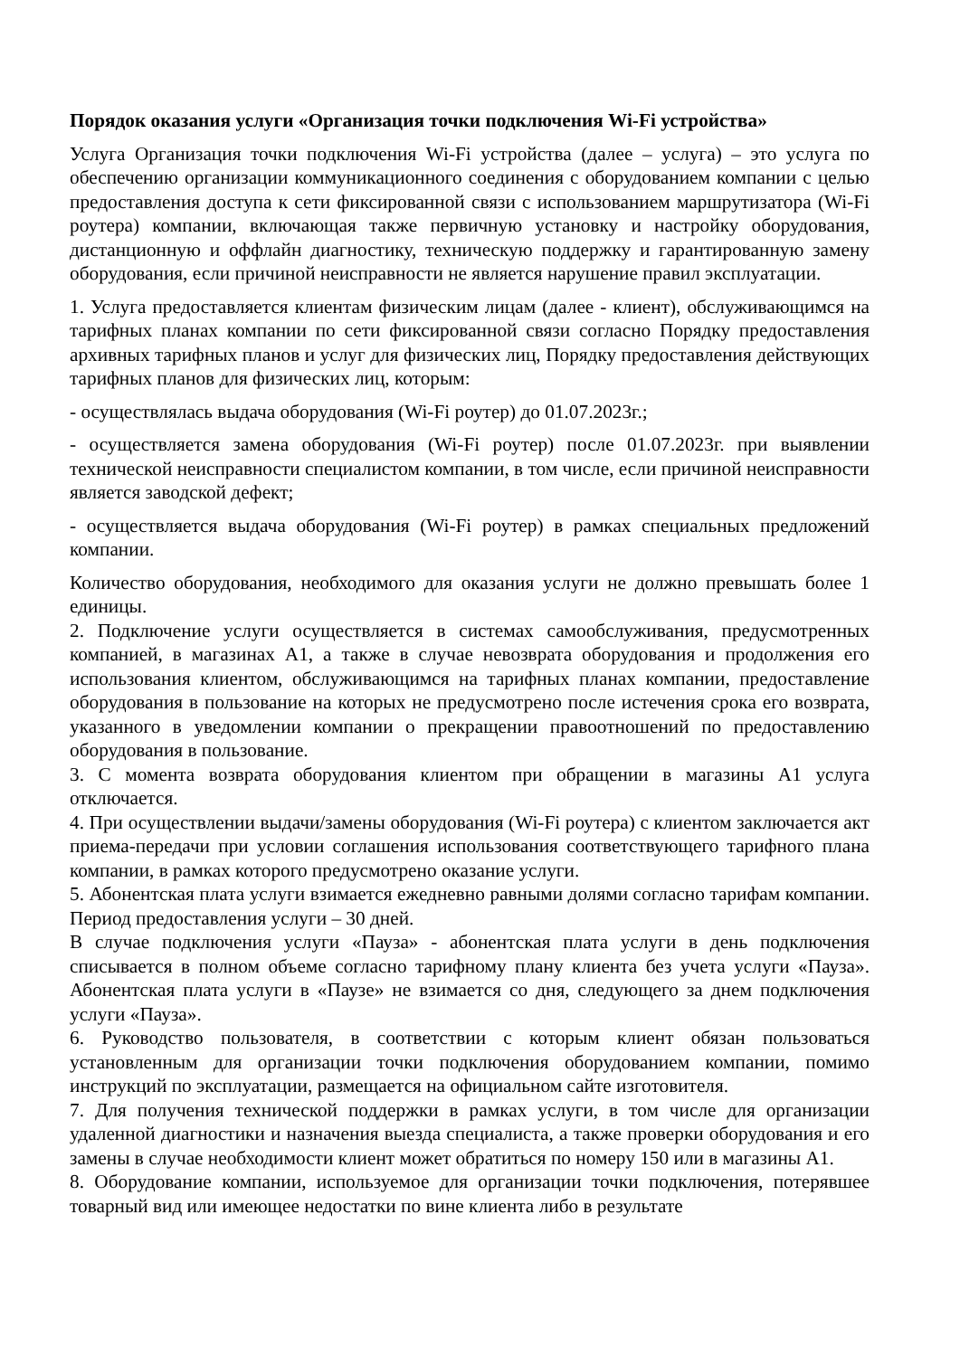Порядок оказания услуги «Организация точки подключения Wi-Fi устройства»
Услуга Организация точки подключения Wi-Fi устройства (далее – услуга) – это услуга по обеспечению организации коммуникационного соединения с оборудованием компании с целью предоставления доступа к сети фиксированной связи с использованием маршрутизатора (Wi-Fi роутера) компании, включающая также первичную установку и настройку оборудования, дистанционную и оффлайн диагностику, техническую поддержку и гарантированную замену оборудования, если причиной неисправности не является нарушение правил эксплуатации.
1. Услуга предоставляется клиентам физическим лицам (далее - клиент), обслуживающимся на тарифных планах компании по сети фиксированной связи согласно Порядку предоставления архивных тарифных планов и услуг для физических лиц, Порядку предоставления действующих тарифных планов для физических лиц, которым:
- осуществлялась выдача оборудования (Wi-Fi роутер) до 01.07.2023г.;
- осуществляется замена оборудования (Wi-Fi роутер) после 01.07.2023г. при выявлении технической неисправности специалистом компании, в том числе, если причиной неисправности является заводской дефект;
- осуществляется выдача оборудования (Wi-Fi роутер) в рамках специальных предложений компании.
Количество оборудования, необходимого для оказания услуги не должно превышать более 1 единицы.
2. Подключение услуги осуществляется в системах самообслуживания, предусмотренных компанией, в магазинах А1, а также в случае невозврата оборудования и продолжения его использования клиентом, обслуживающимся на тарифных планах компании, предоставление оборудования в пользование на которых не предусмотрено после истечения срока его возврата, указанного в уведомлении компании о прекращении правоотношений по предоставлению оборудования в пользование.
3. С момента возврата оборудования клиентом при обращении в магазины А1 услуга отключается.
4. При осуществлении выдачи/замены оборудования (Wi-Fi роутера) с клиентом заключается акт приема-передачи при условии соглашения использования соответствующего тарифного плана компании, в рамках которого предусмотрено оказание услуги.
5. Абонентская плата услуги взимается ежедневно равными долями согласно тарифам компании. Период предоставления услуги – 30 дней.
В случае подключения услуги «Пауза» - абонентская плата услуги в день подключения списывается в полном объеме согласно тарифному плану клиента без учета услуги «Пауза». Абонентская плата услуги в «Паузе» не взимается со дня, следующего за днем подключения услуги «Пауза».
6. Руководство пользователя, в соответствии с которым клиент обязан пользоваться установленным для организации точки подключения оборудованием компании, помимо инструкций по эксплуатации, размещается на официальном сайте изготовителя.
7. Для получения технической поддержки в рамках услуги, в том числе для организации удаленной диагностики и назначения выезда специалиста, а также проверки оборудования и его замены в случае необходимости клиент может обратиться по номеру 150 или в магазины А1.
8. Оборудование компании, используемое для организации точки подключения, потерявшее товарный вид или имеющее недостатки по вине клиента либо в результате